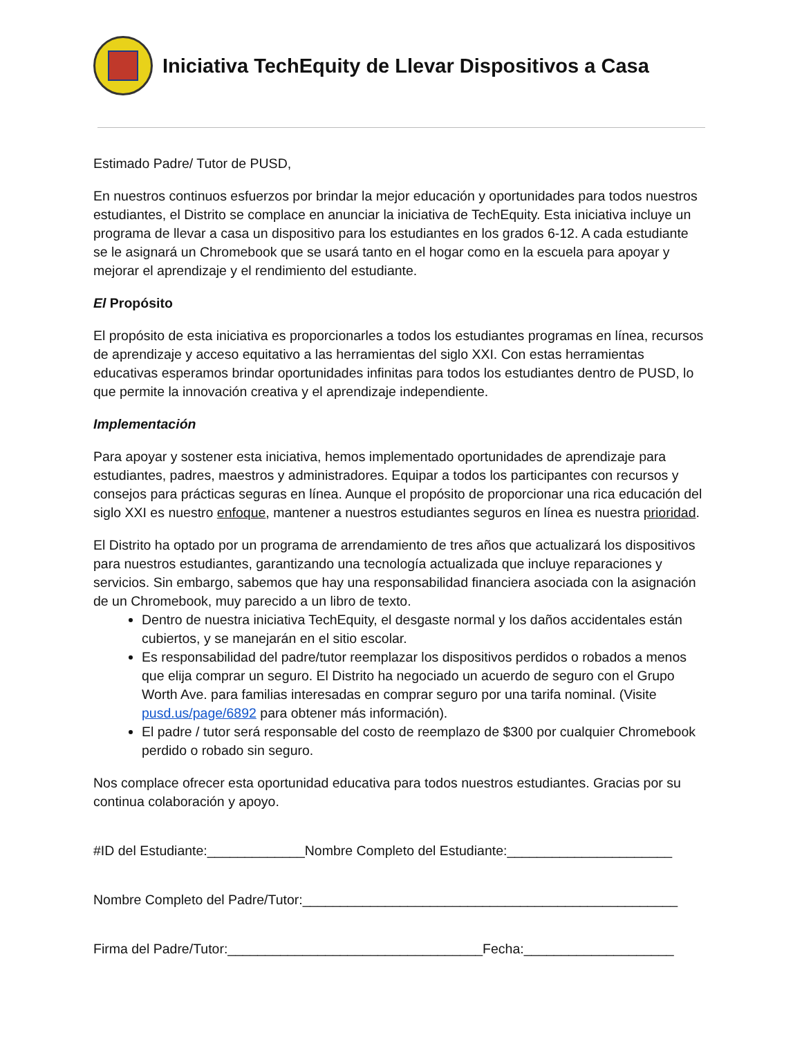Iniciativa TechEquity de Llevar Dispositivos a Casa
Estimado Padre/ Tutor de PUSD,
En nuestros continuos esfuerzos por brindar la mejor educación y oportunidades para todos nuestros estudiantes, el Distrito se complace en anunciar la iniciativa de TechEquity. Esta iniciativa incluye un programa de llevar a casa un dispositivo para los estudiantes en los grados 6-12. A cada estudiante se le asignará un Chromebook que se usará tanto en el hogar como en la escuela para apoyar y mejorar el aprendizaje y el rendimiento del estudiante.
El Propósito
El propósito de esta iniciativa es proporcionarles a todos los estudiantes programas en línea, recursos de aprendizaje y acceso equitativo a las herramientas del siglo XXI. Con estas herramientas educativas esperamos brindar oportunidades infinitas para todos los estudiantes dentro de PUSD, lo que permite la innovación creativa y el aprendizaje independiente.
Implementación
Para apoyar y sostener esta iniciativa, hemos implementado oportunidades de aprendizaje para estudiantes, padres, maestros y administradores. Equipar a todos los participantes con recursos y consejos para prácticas seguras en línea. Aunque el propósito de proporcionar una rica educación del siglo XXI es nuestro enfoque, mantener a nuestros estudiantes seguros en línea es nuestra prioridad.
El Distrito ha optado por un programa de arrendamiento de tres años que actualizará los dispositivos para nuestros estudiantes, garantizando una tecnología actualizada que incluye reparaciones y servicios. Sin embargo, sabemos que hay una responsabilidad financiera asociada con la asignación de un Chromebook, muy parecido a un libro de texto.
Dentro de nuestra iniciativa TechEquity, el desgaste normal y los daños accidentales están cubiertos, y se manejarán en el sitio escolar.
Es responsabilidad del padre/tutor reemplazar los dispositivos perdidos o robados a menos que elija comprar un seguro. El Distrito ha negociado un acuerdo de seguro con el Grupo Worth Ave. para familias interesadas en comprar seguro por una tarifa nominal. (Visite pusd.us/page/6892 para obtener más información).
El padre / tutor será responsable del costo de reemplazo de $300 por cualquier Chromebook perdido o robado sin seguro.
Nos complace ofrecer esta oportunidad educativa para todos nuestros estudiantes. Gracias por su continua colaboración y apoyo.
#ID del Estudiante:_____________Nombre Completo del Estudiante:______________________
Nombre Completo del Padre/Tutor:__________________________________________________
Firma del Padre/Tutor:__________________________________Fecha:____________________